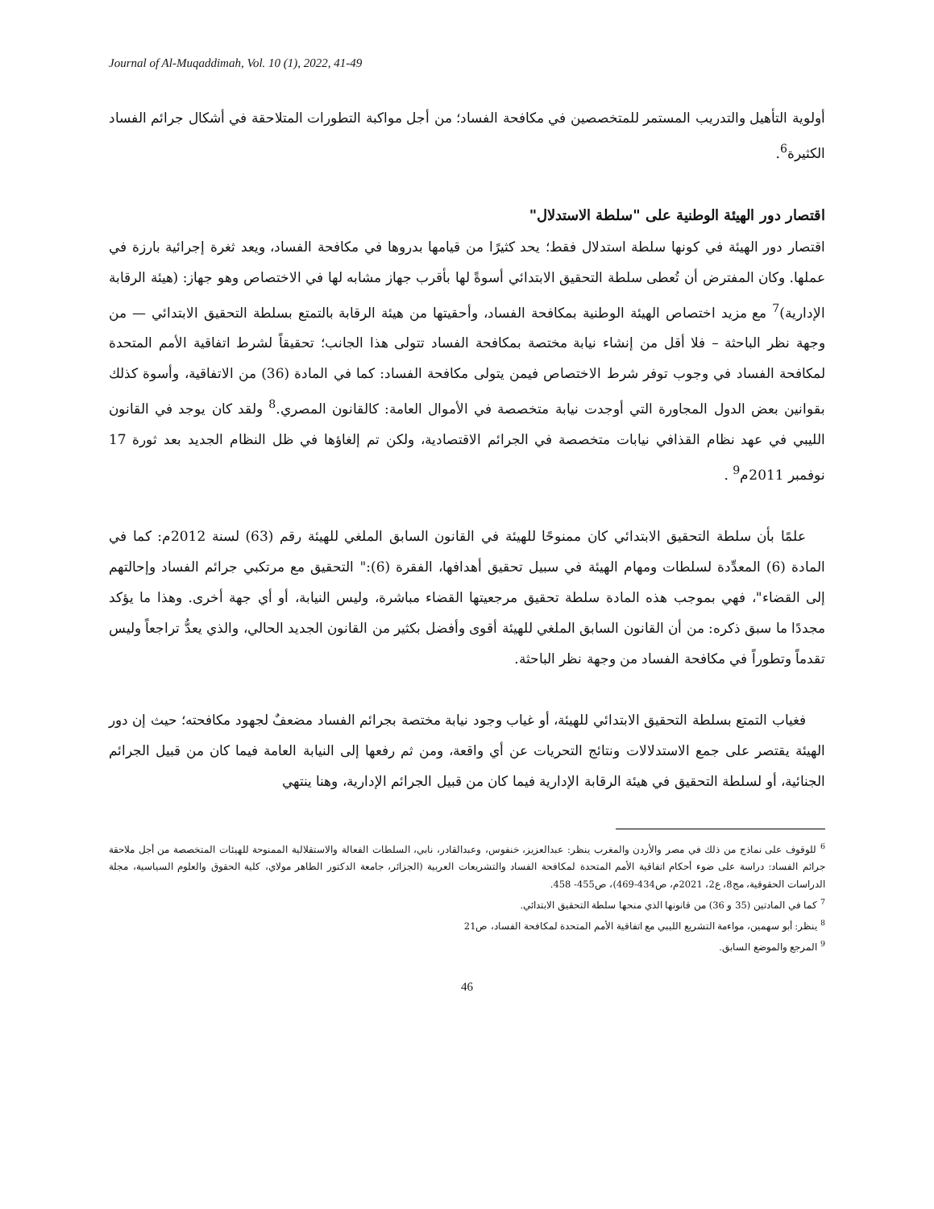Journal of Al-Muqaddimah, Vol. 10 (1), 2022, 41-49
أولوية التأهيل والتدريب المستمر للمتخصصين في مكافحة الفساد؛ من أجل مواكبة التطورات المتلاحقة في أشكال جرائم الفساد الكثيرة<sup>6</sup>.
اقتصار دور الهيئة الوطنية على "سلطة الاستدلال"
اقتصار دور الهيئة في كونها سلطة استدلال فقط؛ يحد كثيرًا من قيامها بدروها في مكافحة الفساد، ويعد ثغرة إجرائية بارزة في عملها. وكان المفترض أن تُعطى سلطة التحقيق الابتدائي أسوةً لها بأقرب جهاز مشابه لها في الاختصاص وهو جهاز: (هيئة الرقابة الإدارية)<sup>7</sup> مع مزيد اختصاص الهيئة الوطنية بمكافحة الفساد، وأحقيتها من هيئة الرقابة بالتمتع بسلطة التحقيق الابتدائي — من وجهة نظر الباحثة – فلا أقل من إنشاء نيابة مختصة بمكافحة الفساد تتولى هذا الجانب؛ تحقيقاً لشرط اتفاقية الأمم المتحدة لمكافحة الفساد في وجوب توفر شرط الاختصاص فيمن يتولى مكافحة الفساد: كما في المادة (36) من الاتفاقية، وأسوة كذلك بقوانين بعض الدول المجاورة التي أوجدت نيابة متخصصة في الأموال العامة: كالقانون المصري.<sup>8</sup> ولقد كان يوجد في القانون الليبي في عهد نظام القذافي نيابات متخصصة في الجرائم الاقتصادية، ولكن تم إلغاؤها في ظل النظام الجديد بعد ثورة 17 نوفمبر 2011م<sup>9</sup> .
علمًا بأن سلطة التحقيق الابتدائي كان ممنوحًا للهيئة في القانون السابق الملغي للهيئة رقم (63) لسنة 2012م: كما في المادة (6) المعدِّدة لسلطات ومهام الهيئة في سبيل تحقيق أهدافها، الفقرة (6):" التحقيق مع مرتكبي جرائم الفساد وإحالتهم إلى القضاء"، فهي بموجب هذه المادة سلطة تحقيق مرجعيتها القضاء مباشرة، وليس النيابة، أو أي جهة أخرى. وهذا ما يؤكد مجددًا ما سبق ذكره: من أن القانون السابق الملغي للهيئة أقوى وأفضل بكثير من القانون الجديد الحالي، والذي يعدُّ تراجعاً وليس تقدماً وتطوراً في مكافحة الفساد من وجهة نظر الباحثة.
فغياب التمتع بسلطة التحقيق الابتدائي للهيئة، أو غياب وجود نيابة مختصة بجرائم الفساد مضعفٌ لجهود مكافحته؛ حيث إن دور الهيئة يقتصر على جمع الاستدلالات ونتائج التحريات عن أي واقعة، ومن ثم رفعها إلى النيابة العامة فيما كان من قبيل الجرائم الجنائية، أو لسلطة التحقيق في هيئة الرقابة الإدارية فيما كان من قبيل الجرائم الإدارية، وهنا ينتهي
<sup>6</sup> للوقوف على نماذج من ذلك في مصر والأردن والمغرب ينظر: عبدالعزيز، خنفوس، وعبدالقادر، نابي، السلطات الفعالة والاستقلالية الممنوحة للهيئات المتخصصة من أجل ملاحقة جرائم الفساد: دراسة على ضوء أحكام اتفاقية الأمم المتحدة لمكافحة الفساد والتشريعات العربية (الجزائر، جامعة الدكتور الطاهر مولاي، كلية الحقوق والعلوم السياسية، مجلة الدراسات الحقوقية، مج8، ع2، 2021م، ص434-469)، ص455- 458.
<sup>7</sup> كما في المادتين (35 و 36) من قانونها الذي منحها سلطة التحقيق الابتدائي.
<sup>8</sup> ينظر: أبو سهمين، مواءمة التشريع الليبي مع اتفاقية الأمم المتحدة لمكافحة الفساد، ص21
<sup>9</sup> المرجع والموضع السابق.
46